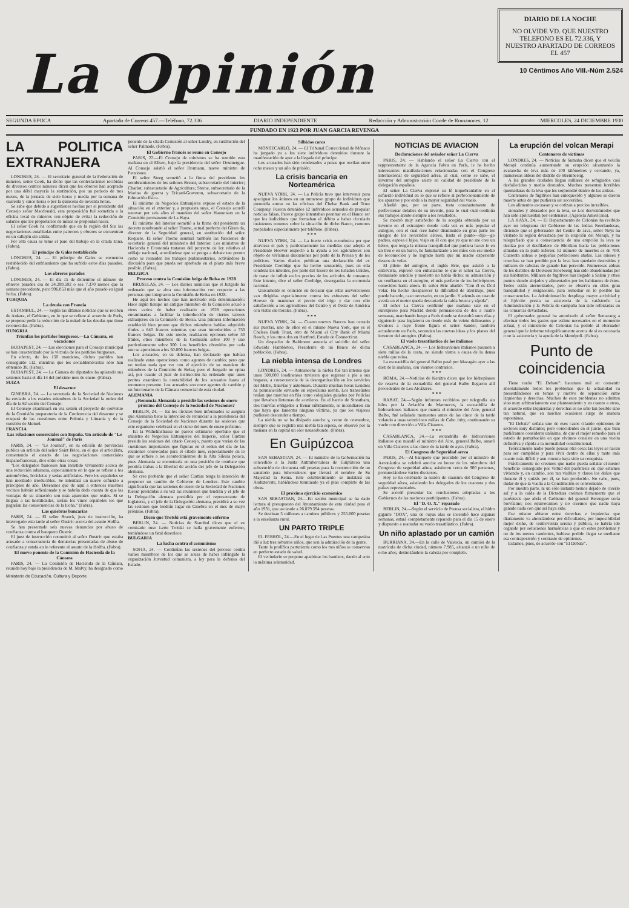La Opinión
DIARIO DE LA NOCHE
NO OLVIDE VD. QUE NUESTRO TELEFONO ES EL 72.336, Y NUESTRO APARTADO DE CORREOS EL 457
10 Céntimos Año VIII.-Núm 2.524
SEGUNDA EPOCA Apartado de Correos 457.—Teléfono, 72.336 DIARIO INDEPENDIENTE Redacción y Administración Conde de Romanones, 12 MIERCOLES, 24 DICIEMBRE 1930
FUNDADO EN 1923 POR JUAN GARCIA REVENGA
LA POLITICA EXTRANJERA
LONDRES, 24. — El secretario general de la Federación de mineros, señor Cook, ha dicho que las contestaciones recibidas de diversos centros mineros dicen que los obreros han aceptado por una débil mayoría la sustitución, por un período de tres meses, de la jornada de siete horas y media por la semana de cuarenta y cinco horas o por la quincena de noventa horas.
Se sabe que debido a sugestiones hechas por el presidente del Consejo señor Macdonald, esta proposición fué sometida a la oficina local de mineros con objeto de evitar la reducción de salarios que los propietarios de minas se proponían hacer.
El señor Cook ha confirmado que en la región del Sur las negociaciones entabladas entre patronos y obreros se encuentran en un callejón sin salida.
Por esta causa se teme el paro del trabajo en la citada zona. (Fabra).
El príncipe de Gales restablecido
LONDRES, 24. — El príncipe de Gales se encuentra restablecido del enfriamiento que ha sufrido estos días pasados. (Fabra).
Los obreros parados
LONDRES, 24. — El día 15 de diciembre el número de obreros parados era de 24.299.592 o sea 7.370 menos que la semana precedente, pero 996.053 más que el año pasado en igual fecha. (Fabra).
TURQUIA
La deuda con Francia
ESTAMBUL, 24. — Según las últimas noticias que se reciben de Ankara, el Gobierno, en lo que se refiere al acuerdo de París, se propone pedir la reducción de la mitad de las deudas que tiene reconocidas. (Fabra).
HUNGRIA
Triunfan los partidos burgueses.—La Cámara, en vacaciones
BUDAPEST, 24. — Las elecciones para el Consejo municipal se han caracterizado por la victoria de los partidos burgueses.
En efecto, de los 150 mandatos, dichos partidos han conseguido 112, mientras que los socialdemócratas sólo han obtenido 38. (Fabra).
BUDAPEST, 24. — La Cámara de diputados ha aplazado sus sesiones hasta el día 14 del próximo mes de enero. (Fabra).
SUIZA
El desarme
GINEBRA, 24. — La secretaría de la Sociedad de Naciones ha enviado a los estados miembros de la Sociedad la orden del día de la 62 sesión del Consejo.
El Consejo examinará en esa sesión el proyecto de convenio de la Comisión preparatoria de la Conferencia del desarme y se ocupará de las cuestiones entre Polonia y Lituania y de la cuestión de Memel.
FRANCIA
Las relaciones comerciales con España. Un artículo de "Le Journal" de París
PARIS, 24. — "Le Journal", en su edición de provincias publica un artículo del señor Saint Brice, en el que el articulista, comentando el estado de las negociaciones comerciales hispanofrancesas, dice entre otras cosas:
"Los delegados franceses han insistido vivamente acerca de una reducción aduanera, especialmente en lo que se refiere a los automóviles, bicicletas y sedas artificiales. Pero los españoles se han mostrado irreducibles. Se intentará un nuevo esfuerzo a principios de año. Deseamos que de aquí a entonces nuestros vecinos habrán reflexionado y se habrán dado cuenta de que las ventajas de su situación son más aparentes que reales. Si se llegara a las hostilidades, serían los vinos españoles los que pagarían las consecuencias de la lucha." (Fabra).
Las quiebras bancarias
PARIS, 24. — El señor Branck, juez de instrucción, ha interrogado esta tarde al señor Oustric acerca del asunto Holfia.
Se han presentado seis nuevas denuncias por abuso de confianza contra el banquero Oustric.
El juez de instrucción comunicó al señor Oustric que estaba acusado a consecuencia de denuncias presentadas de abuso de confianza y estafa en lo referente al asunto de la Holfra. (Fabra).
El nuevo ponente de la Comisión de Hacienda de la Cámara
PARIS, 24. — La Comisión de Hacienda de la Cámara, reunida hoy bajo la presidencia de M. Malvy, ha designado como ponente de la citada Comisión al señor Landry, en sustitución del señor Palmade. (Fabra).
El Gobierno francés se reune en Consejo
PARIS, 22.—El Consejo de ministros se ha reunido esta mañana en el Elíseo, bajo la presidencia del señor Doumergue. Al Consejo asistió el señor Dormann, nuevo ministro de Pensiones.
El señor Steeg sometió a la firma del presidente los nombramientos de los señores Breant, subsecretario del Interior; Charlot, subsecretario de Agricultura; Sterne, subsecretario de la Marina de guerra y Tricard-Graveron, subsecretario de la Educación física.
El ministro de Negocios Extranjeros expuso el estado de la situación en el exterior y, a propuesta suya, el Consejo acordó renovar por seis años el mandato del señor Hannotaux en la Comisión permanente de La Haya.
El ministro del Interior sometió a la firma del presidente un decreto nombrando al señor Thome, actual prefecto del Giron da, director de la Seguridad general, en sustitución del señor Roquere. El señor Thome asumirá también las funciones de secretario general del ministerio del Interior. Los ministros de Hacienda y Economía trataron del proyecto de ley relativo al utillaje nacional, acordándose que se ponga a debate tan pronto como se reanuden los trabajos parlamentarios, activándose la discusión para que pueda ser aprobado en el plazo más breve posible. (Fabra).
BELGICA
Proceso contra la Comisión belga de Bolsa en 1928
BRUSELAS, 24. — Los diarios anuncian que el Juzgado ha ordenado que se abra una información con respecto a las personas que integraron la Comisión de Bolsa en 1928.
He aquí los hechos que han motivado esta determinación: Hace algún tiempo un antiguo miembro de la Comisión acusó a otros varios de haber realizado en 1928 operaciones encaminadas a facilitar la introducción de ciertos valores extranjeros en la Comisión de Bolsa. Una primera información estableció bien pronto que dichos miembros habían adquirido títulos a 840 francos mientras que eran introducidos a 750 francos belgas. De este modo, realizaron opciones sobre 50 títulos, otros miembros de la Comisión sobre 100 y uno particularmente sobre 300. Los beneficios obtenidos por cada uno se aproximan a los 50.000 francos belgas.
Los acusados, en su defensa, han declarado que habían realizado estas operaciones como agentes de cambio; pero que no tenían nada que ver con el ejercicio de su mandato de miembros de la Comisión de Bolsa; pero el Juzgado no opina así, por cuanto el juez de instrucción ha ordenado que unos peritos examinen la contabilidad de los acusados hasta el momento presente. Los acusados son once agentes de cambio y un funcionario de la Cámara comercial de esta ciudad.
ALEMANIA
¿Renuncia Alemania a presidir las sesiones de enero próximo del Consejo de la Sociedad de Naciones?
BERLIN, 24. — En los círculos bien informados se asegura que Alemania tiene la intención de renunciar a la presidencia del Consejo de la Sociedad de Naciones durante las sesiones que este organismo celebrará en el curso del mes de enero próximo.
En la Wilhelmstrasse no parece estimarse oportuno que el ministro de Negocios Extranjeros del Imperio, señor Curtius presida las sesiones del citado Consejo, puesto que varias de las cuestiones importantes que figuran en el orden del día de las reuniones convocadas para el citado mes, especialmente en lo que se refiere a los acontecimientos de la Alta Silesia polaca, pues Alemania se encontraría en una posición de combate que pondría trabas a la libertad de acción del jefe de la Delegación alemana.
Se cree probable que el señor Curtius tenga la intención de proponer un cambio de Gobierno de Londres. Este cambio significaría que las sesiones de enero de la Sociedad de Naciones fueran presididas a su vez las reuniones que tendrán y el jefe de la Delegación alemana presidida por el representante de Inglaterra, y el jefe de la Delegación alemana, presidirá a su vez las sesiones que tendrán lugar en Ginebra en el mes de mayo próximo. (Fabra).
Dicen que Trotski está gravemente enfermo
BERLIN, 24. — Noticias de Stambul dicen que el ex comisario ruso León Trotski se halla gravemente enfermo, temiéndose un fatal desenlace.
BULGARIA
La lucha contra el comunismo
SOFIA, 24. — Continúan las sesiones del proceso contra varios miembros de los que se acusa de haber infringido la organización Juventud comunista, a ley para la defensa del Estado.
Silbidos caros
MONTECARLO, 24. — El Tribunal Correccional de Mónaco ha juzgado ya a los siete individuos detenidos durante la manifestación de ayer a la llegada del príncipe.
Los acusados han sido condenados a penas que oscilan entre ocho meses y un año de prisión.
La crisis bancaria en Norteamérica
NUEVA YORK, 24. — La Policía tuvo que intervenir para apaciguar los ánimos en un numeroso grupo de individuos que pretendía entrar en las oficinas del Chelse Bank and Trust Company. Fueron detenidos 12 individuos acusados de propalar noticias falsas. Parece grupo intentaban peentrar en el Banco ser que los individuos que formaban el débito a haber circulado insistentes rumores sobre la situación de dicho Banco, rumores propalados especialmente por teléfono. (Fabra).
* * *
NUEVA YORK, 24. — La fuerte crisis económica por que atraviesa el país y particularmente las medidas que adopta el Presidente Hoover respecto a la ayuda a los agricultores son objeto de vivísimas discusiones por parte de la Prensa y de los políticos. Varios diarios publican una declaración del ex Presidente Coolidge que ha hecho sensación, pues en ella condena los intentos, por parte del Tesoro de los Estados Unidos, de tratar de influir en los precios de los artículos de consumo. Este intento, dice el señor Coolidge, desorganiza la economía nacional.
Unicamente se coincide en declarar que estas aseveraciones van dirigidas especialmente contra los esfuerzos del señor Hoover de mantener el precio del trigo y dar con ello satisfacción a los agricultores del Centro y el Oeste de América con vistas electorales. (Fabra).
* * *
NUEVA YORK, 24. — Cuatro nuevos Bancos han cerrado sus puertas, uno de ellos en el mismo Nueva York, que es el Chelsea Bank Truat, otro de Miami el City Bank of Miami Beach, y los otros dos en Hartford, Estado de Connecticut.
Un despacho de Baltimore anuncia el suicidio del señor Edwards Hambleton, Presidente de un Banco de dicha población. (Fabra).
La niebla intensa de Londres
LONDRES, 24. — Anteanoche la niebla fué tan intensa que unos 500.000 londinenses tuvieron que regresar a pie a sus hogares, a consecuencia de la desorganización en los servicios del Metro, tranvías y autobuses. Durante muchas horas Londres ha permanecido envuelto en espesísima niebla. Los transeúntes tenían que marchar en fila como colegiales guiados por Policías que llevaban linternas de acetileno. En el barrio de Streatham, dos tranvías obligados a frenar súbitamente, se incendiaron sin que haya que lamentar ninguna víctima, ya que los viajeros pudieron descender a tiempo.
La niebla no se ha disipado anoche y, como de costumbre, siempre que se registra una niebla tan espesa, se observó por la mañana en la capital un olor nauseabundo. (Fabra).
En Guipúzcoa
SAN SEBASTIAN, 24. — El ministro de la Gobernación ha concedido a la Junta Antituberculosa de Guipúzcoa una subvención de cincuenta mil pesetas para la construcción de un sanatorio para tuberculosos que llevará el nombre de Su Majestad la Reina. Este establecimiento se instalará en Anduzerrate, habiéndose terminado ya el plan completo de las obras.
El próximo ejercicio económico
SAN SEBASTIAN, 24.—En sesión municipal se ha dado lectura al presupuesto del Ayuntamiento de esta ciudad para el año 1931, que asciende a 26.879.594 pesetas.
Se destinan 5 millones a caminos públicos y 255.000 pesetas a la enseñanza rural.
UN PARTO TRIPLE
EL FERROL, 24.—En el lugar de Las Puentes una campesina dió a luz tres robustos niños, que son la admiración de la gente.
Tanto la prolífica parturienta como los tres niños se conservan en perfecto estado de salud.
El vecindario se propone apadrinar los bautizos, dando al acto la máxima solemnidad.
NOTICIAS DE AVIACION
Declaraciones del aviador señor La Cierva
PARIS, 24. — Hablando el señor La Cierva con el repprestentante de la Agencia Fabra en París, le ha hecho interesantes manifestaciones relacionadas con el Congreso internacional de seguridad aérea, al cual, como se sabe, el inventor del autogiro asiste en calidad de presidente de la delegación española.
El señor La Cierva expresó su fé inquebrantable en el esfuerzo individual en lo que se refiere al perfeccionamiento de los aparatos y por ende a la mayor seguridad del vuelo.
Añadió que, por su parte, trata constantemente de perfeccionar detalles de su invento, para lo cual cual continúa sus trabajos atento siempre a los resultados.
Se mostró muy satisfecho de la acogida obtenida por su invento en el extranjero donde cada vez es más popular el autogiro, con el cual cree haber disminuido en gran parte los riesgos de los recorridos aéreos, hasta el punto—dijo—go padres, esposa e hijos, viajo en él con que yo que no me creo un héroe, que tenga la misma tranquilidad que pudiera hacer lo en un tren o en un barco, he familiarizado a los míos con ese medio de locomoción y he logrado hasta que mi madre experiente deseos de volar.
El piloto del autogiro, el inglés Brie, que asistió a la entrevista, expresó con entusiasmo lo que el señor La Cierva, demasiado sencillo y modesto no había dicho; su admiración y su confianza en el autogiro, el más perfecto de los helicópteros conocidos hasta ahora. El señor Brie añadió: "Con él es fácil volar. Ha hecho desaparecer la dificultad de aterrizaje, pues puede hacerlo, caso necesario, en un jardín. Y además en caso de avería en el motor queda descartada la caída brusca y rápida".
El señor La Cierva confirmó que mañana sale en el surexpreso para Madrid donde permanecerá de dos a cuatro semanas, marchando luego a París donde se detendrá unos días y siguiendo para Inglaterra en donde más de veinte delineantes y técnicos a cuyo frente figura el señor Sander, también actualmente en París, secundan las nuevas ideas y los planes del inventor del autogiro. (Fabra).
El vuelo trasatlántico de los italianos
CASABLANCA, 24. — Los hidroaviones italianos pasaron a siete millas de la costa, no siendo vistos a causa de la densa niebla que reina.
La escuadrilla del general Balbo pasó por Mazagán ayer a las diez de la mañana, con vientos contrarios.
* * *
ROMA, 24.—Noticias de Kenitra dicen que los hidroplanos de reserva de la escuadrilla del general Balbo llegaron allí procedentes de Los Alcázares.
* * *
RABAT, 24.—Según informes recibidos por telegrafía sin hilos por la Aviación de Marruecos, la escuadrilla de hidroaviones italianos que manda el ministro del Aire, general Balbo, fué señalada momentos antes de las cinco de la tarde volando a unas veinticinco millas de Cabo Juby, continuando su vuelo con dirección a Villa Cisneros.
* * *
CASABLANCA, 24.—La escuadrilla de hidroaviones italianos que mandó el ministro del Aire, general Balbo, amaró en Villa Cisneros a las cinco de la tarde de ayer. (Fabra).
El Congreso de Seguridad aérea
PARIS, 24.—Al banquete que presidido por el ministro de Aeronáutica se celebró anoche en honor de los miembros del Congreso de seguridad aérea, asistieron cerca de 300 personas, pronunciándose varios discursos.
Hoy se ha celebrado la sesión de clausura del Congreso de seguridad aérea, asistiendo los delegados de los cuarenta y dos países representados.
Se acordó presentar las conclusiones adoptadas a los Gobiernos de las naciones participantes. (Fabra).
El "D. O. X." reparado
BERLIN, 24.—Según el servicio de Prensa socialista, el hidro gigante "DOX", una de cuyas alas se incendió hace algunas semanas, estará completamente reparado para el día 15 de enero y dispuesto a reanudar su vuelo trasatlántico. (Fabra).
Un niño aplastado por un camión
BURRIANA, 24.—En la calle de Valencia, un camión de la matrícula de dicha ciudad, número 7.985, alcanzó a un niño de ocho años, destrozándole la cabeza por completo.
La erupción del volcan Merapi
Centenares de víctimas
LONDRES, 24. — Noticias de Sumaha dicen que el volcán Merapi continúa aumentando su erupción alcanzando la avalancha de leva más de 100 kilómetros y cercando, ya, numerosas aldeas del distrito de Strembeeng.
A las grandes ciudades llegan millares de refugiados casi desfallecidos y medio desnudos. Muchos presentan horribles quemaduras de la leva que les sorprendió dentro de las aldeas.
Centenares de fugitivos han enloquecido y algunos se dieron muerte antes de que pudieran ser socorridos.
Los alimentos escasean y se cotizan a precios increíbles.
sionados y abrasados por la leva, se Los desventurados que han sido apricuentan por centenares. (Agencia Americana).
LA HAYA, 24. — El Departamento de Colonias ha recibido ayer un telegrama del Gobierno de las Indias Neerlandesas, diciendo que el gobernador del Centro de Java, señor Neys ha visitado la región devastada por la erupción del Merapi, y ha telegrafiado que a consecuencia de una erupción la leva se desliza por el desfiladero de Blorikon hacia las poblaciones situadas en la parte inferior. El número de muertos es de 700. Cuarenta aldeas o pequeñas poblaciones atadas. Las mieses y cosechas se han perdido por la leva han quedado destruidos y millares de cabezas de ganado han perecido. Numerosas aldeas de los distritos de Doekoen Sroeboeng han sido abandonadas por sus habitantes. Millares de fugitivos han llegado a Salam y otros puntos siendo alojados y alimentados por los habitantes de éstos. Todos están aterrorizados, pero se observa en ellos gran tranquilidad y resignación. para remediar en lo posible las consecuencias. La Administración despliega mayor actividad y el Ejército presta su asistencia de la catástrofe. La Administración y la Policía de campaña han sido reforzadas en las comarcas devastadas.
El gobernador general ha autorizado al señor Semarang a efectuar todos los gastos que estime necesarios en el momento actual, y el ministerio de Colonias ha pedido al obernador general que le informe telegráficamente acerca de si es necesaria o no la asistencia y la ayuda de la Metrópoli. (Fabra).
Punto de coincidencia
Tiene razón "El Debate": hacemos mal en consentir absolutamente todos los problemas que la actualidad va presentándonos en temas y motivo de separación entre izquierdas y derechas. Muchos de esos problemas no admiten sino muy arbitrariamente ese planteamiento y en cuanto a otros, el acuerdo entre izquierdas y derechas es no sólo tan posible sino tan natural, que en muchas ocasiones surge de manera espontánea.
"El Debate" señala uno de esos casos citando opiniones de sectores muy distintos; pero coincidentes en el juicio, que bien pudiéramos considerar unánime, de que el mejor remedio para el estado de perturbación en que vivimos consiste en una vuelta definitiva y rápida a la normalidad constitucional.
Teóricamente nadie puede pensar otra cosa: las leyes se hacen para ser cumplidas y para vivir dentro de ellas y tanto más cuanto más difícil y aun cruenta haya sido su conquista.
Prácticamente no creemos que nadie pueda señalar el menor beneficio conseguido por virtud del paréntesis en que estamos viviendo y, en cambio, son tan visibles y claros los daños que durante él y quizás por él, se han producido. No cabe, pues, dudar de que la vuelta a la Constitución es conveniente.
Por nuestra parte, ni un sólo instante hemos dejado de creerlo así y a la caída de la Dictadura creimos firmemente que el paréntesis que abría el Gobierno del general Berenguer sería brevísimo; nos equivocamos y no creemos que nadie haya ganado nada con que así haya sido.
Ese mismo abismo entre derechas e izquierdas que diariamente va ahondándose por dificultades, por imposibilidad mejor dicho, de controversia serena y pública, se habría ido cegando por soluciones harmónicas a que en estos problemas y no de los menos candentes, hubiese podido llegar se mediante esa contraposición y contraste de opiniones.
Estamos, pues, de acuerdo con "El Debate".
Ministerio de Educación, Cultura y Deporte